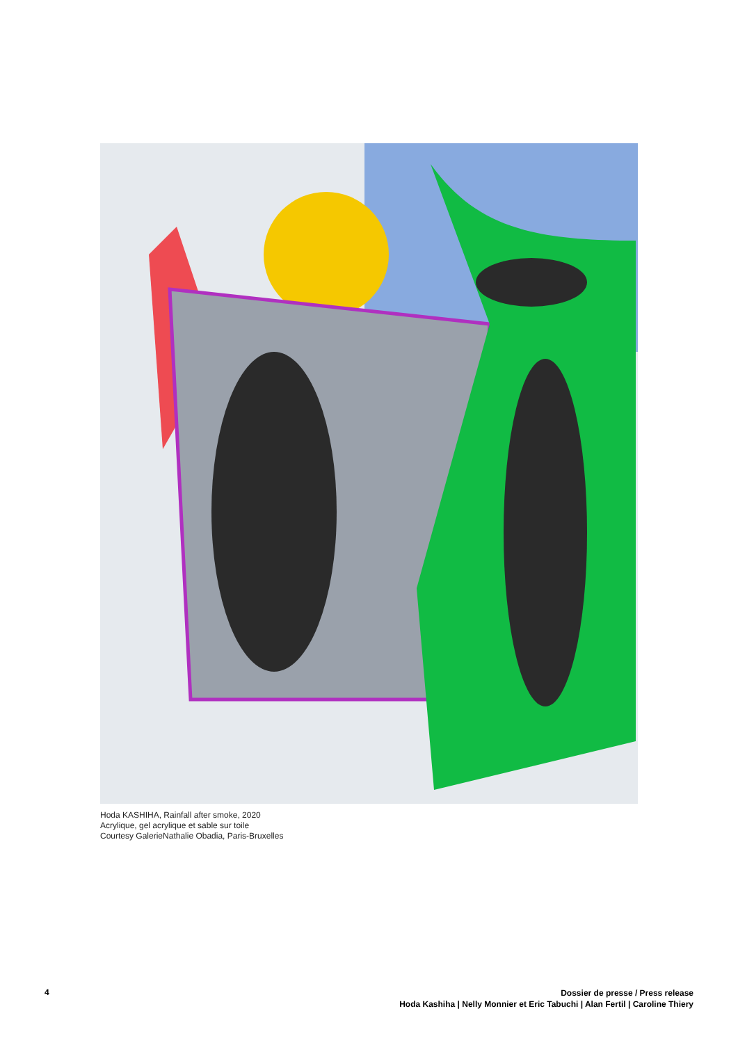Hoda KASHIHA, Rainfall after smoke, 2020
Acrylique, gel acrylique et sable sur toile
Courtesy GalerieNathalie Obadia, Paris-Bruxelles
4
Dossier de presse / Press release
Hoda Kashiha | Nelly Monnier et Eric Tabuchi | Alan Fertil | Caroline Thiery